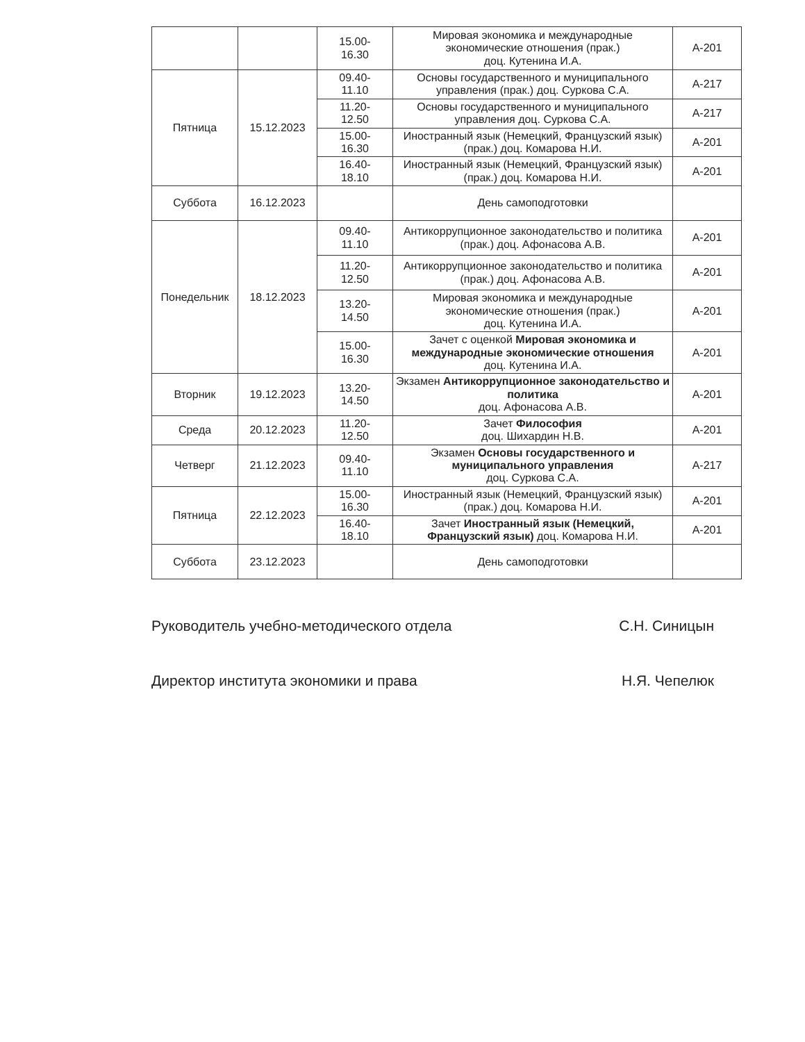| | | 15.00- 16.30 | Мировая экономика и международные экономические отношения (прак.) доц. Кутенина И.А. | А-201 |
| Пятница | 15.12.2023 | 09.40- 11.10 | Основы государственного и муниципального управления (прак.) доц. Суркова С.А. | А-217 |
| | | 11.20- 12.50 | Основы государственного и муниципального управления доц. Суркова С.А. | А-217 |
| | | 15.00- 16.30 | Иностранный язык (Немецкий, Французский язык) (прак.) доц. Комарова Н.И. | А-201 |
| | | 16.40- 18.10 | Иностранный язык (Немецкий, Французский язык) (прак.) доц. Комарова Н.И. | А-201 |
| Суббота | 16.12.2023 | | День самоподготовки | |
| Понедельник | 18.12.2023 | 09.40- 11.10 | Антикоррупционное законодательство и политика (прак.) доц. Афонасова А.В. | А-201 |
| | | 11.20- 12.50 | Антикоррупционное законодательство и политика (прак.) доц. Афонасова А.В. | А-201 |
| | | 13.20- 14.50 | Мировая экономика и международные экономические отношения (прак.) доц. Кутенина И.А. | А-201 |
| | | 15.00- 16.30 | Зачет с оценкой Мировая экономика и международные экономические отношения доц. Кутенина И.А. | А-201 |
| Вторник | 19.12.2023 | 13.20- 14.50 | Экзамен Антикоррупционное законодательство и политика доц. Афонасова А.В. | А-201 |
| Среда | 20.12.2023 | 11.20- 12.50 | Зачет Философия доц. Шихардин Н.В. | А-201 |
| Четверг | 21.12.2023 | 09.40- 11.10 | Экзамен Основы государственного и муниципального управления доц. Суркова С.А. | А-217 |
| Пятница | 22.12.2023 | 15.00- 16.30 | Иностранный язык (Немецкий, Французский язык) (прак.) доц. Комарова Н.И. | А-201 |
| | | 16.40- 18.10 | Зачет Иностранный язык (Немецкий, Французский язык) доц. Комарова Н.И. | А-201 |
| Суббота | 23.12.2023 | | День самоподготовки | |
Руководитель учебно-методического отдела С.Н. Синицын
Директор института экономики и права Н.Я. Чепелюк